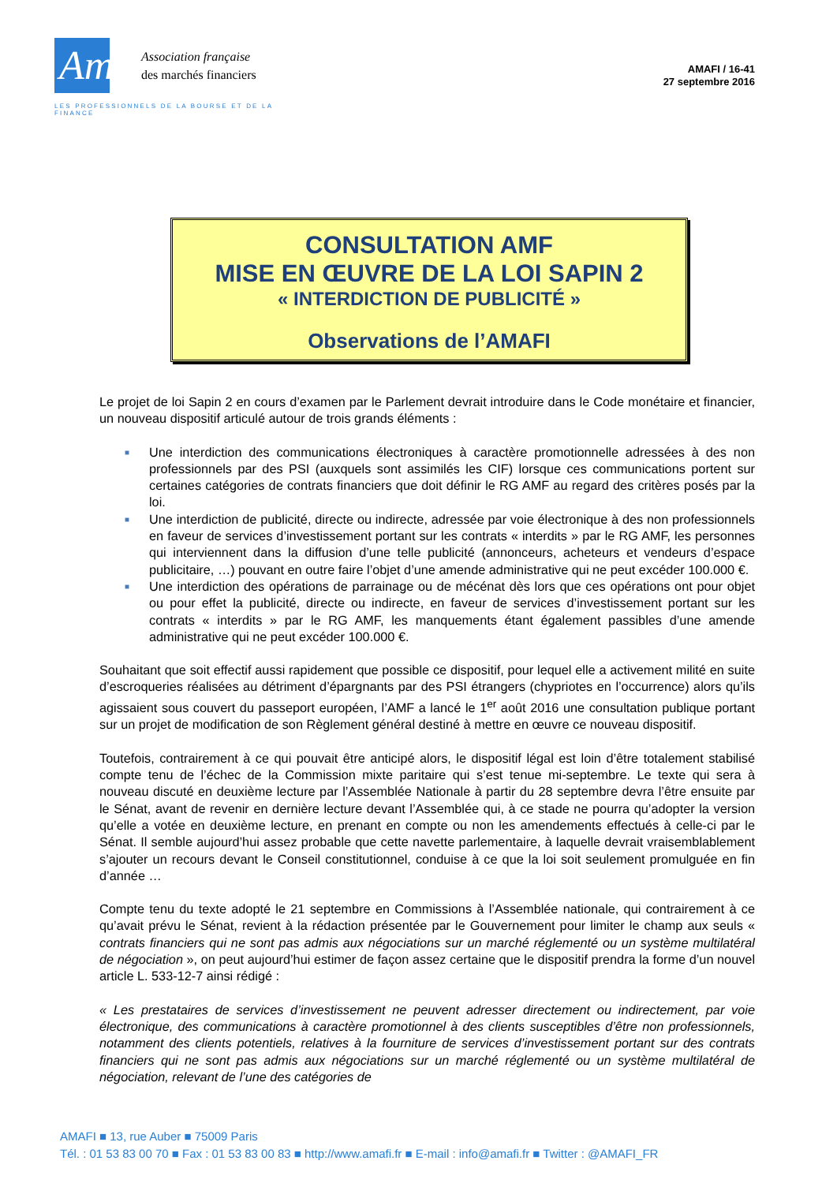Amafi
Association française
des marchés financiers
LES PROFESSIONNELS DE LA BOURSE ET DE LA FINANCE
AMAFI / 16-41
27 septembre 2016
CONSULTATION AMF
MISE EN ŒUVRE DE LA LOI SAPIN 2
« INTERDICTION DE PUBLICITÉ »
Observations de l’AMAFI
Le projet de loi Sapin 2 en cours d’examen par le Parlement devrait introduire dans le Code monétaire et financier, un nouveau dispositif articulé autour de trois grands éléments :
■ Une interdiction des communications électroniques à caractère promotionnelle adressées à des non professionnels par des PSI (auxquels sont assimilés les CIF) lorsque ces communications portent sur certaines catégories de contrats financiers que doit définir le RG AMF au regard des critères posés par la loi.
■ Une interdiction de publicité, directe ou indirecte, adressée par voie électronique à des non professionnels en faveur de services d’investissement portant sur les contrats « interdits » par le RG AMF, les personnes qui interviennent dans la diffusion d’une telle publicité (annonceurs, acheteurs et vendeurs d’espace publicitaire, …) pouvant en outre faire l’objet d’une amende administrative qui ne peut excéder 100.000 €.
■ Une interdiction des opérations de parrainage ou de mécénat dès lors que ces opérations ont pour objet ou pour effet la publicité, directe ou indirecte, en faveur de services d’investissement portant sur les contrats « interdits » par le RG AMF, les manquements étant également passibles d’une amende administrative qui ne peut excéder 100.000 €.
Souhaitant que soit effectif aussi rapidement que possible ce dispositif, pour lequel elle a activement milité en suite d’escroqueries réalisées au détriment d’épargnants par des PSI étrangers (chypriotes en l’occurrence) alors qu’ils agissaient sous couvert du passeport européen, l’AMF a lancé le 1<sup>er</sup> août 2016 une consultation publique portant sur un projet de modification de son Règlement général destiné à mettre en œuvre ce nouveau dispositif.
Toutefois, contrairement à ce qui pouvait être anticipé alors, le dispositif légal est loin d’être totalement stabilisé compte tenu de l’échec de la Commission mixte paritaire qui s’est tenue mi-septembre. Le texte qui sera à nouveau discuté en deuxième lecture par l’Assemblée Nationale à partir du 28 septembre devra l’être ensuite par le Sénat, avant de revenir en dernière lecture devant l’Assemblée qui, à ce stade ne pourra qu’adopter la version qu’elle a votée en deuxième lecture, en prenant en compte ou non les amendements effectués à celle-ci par le Sénat. Il semble aujourd’hui assez probable que cette navette parlementaire, à laquelle devrait vraisemblablement s’ajouter un recours devant le Conseil constitutionnel, conduise à ce que la loi soit seulement promulguée en fin d’année …
Compte tenu du texte adopté le 21 septembre en Commissions à l’Assemblée nationale, qui contrairement à ce qu’avait prévu le Sénat, revient à la rédaction présentée par le Gouvernement pour limiter le champ aux seuls « contrats financiers qui ne sont pas admis aux négociations sur un marché réglementé ou un système multilatéral de négociation », on peut aujourd’hui estimer de façon assez certaine que le dispositif prendra la forme d’un nouvel article L. 533-12-7 ainsi rédigé :
« Les prestataires de services d’investissement ne peuvent adresser directement ou indirectement, par voie électronique, des communications à caractère promotionnel à des clients susceptibles d’être non professionnels, notamment des clients potentiels, relatives à la fourniture de services d’investissement portant sur des contrats financiers qui ne sont pas admis aux négociations sur un marché réglementé ou un système multilatéral de négociation, relevant de l’une des catégories de
AMAFI ■ 13, rue Auber ■ 75009 Paris
Tél. : 01 53 83 00 70 ■ Fax : 01 53 83 00 83 ■ http://www.amafi.fr ■ E-mail : info@amafi.fr ■ Twitter : @AMAFI_FR